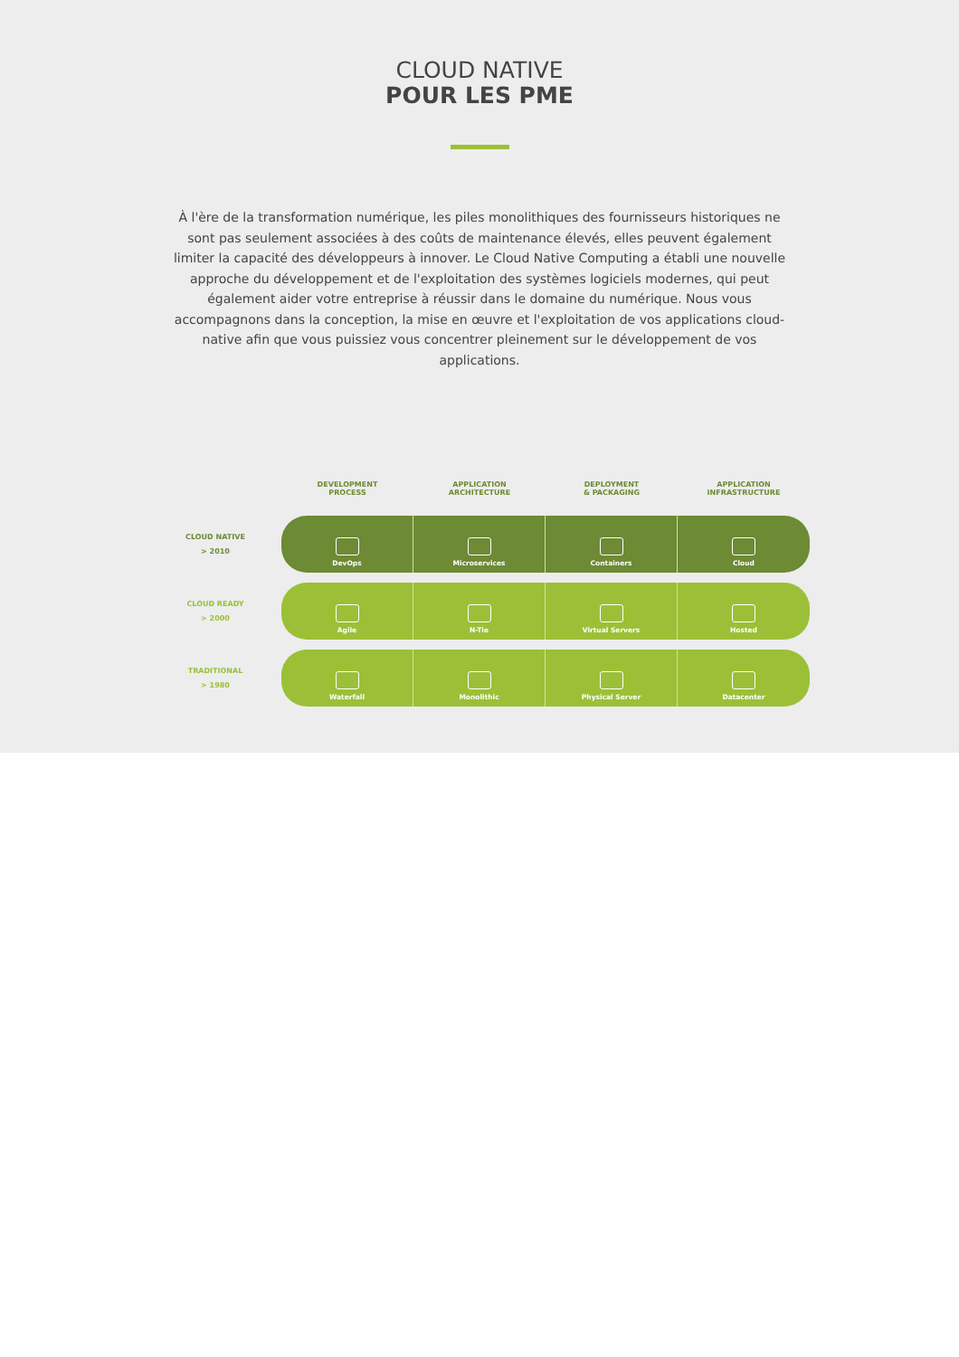CLOUD NATIVE
POUR LES PME
À l'ère de la transformation numérique, les piles monolithiques des fournisseurs historiques ne sont pas seulement associées à des coûts de maintenance élevés, elles peuvent également limiter la capacité des développeurs à innover. Le Cloud Native Computing a établi une nouvelle approche du développement et de l'exploitation des systèmes logiciels modernes, qui peut également aider votre entreprise à réussir dans le domaine du numérique. Nous vous accompagnons dans la conception, la mise en œuvre et l'exploitation de vos applications cloud-native afin que vous puissiez vous concentrer pleinement sur le développement de vos applications.
| | DEVELOPMENT PROCESS | APPLICATION ARCHITECTURE | DEPLOYMENT & PACKAGING | APPLICATION INFRASTRUCTURE |
| --- | --- | --- | --- | --- |
| CLOUD NATIVE > 2010 | DevOps | Microservices | Containers | Cloud |
| CLOUD READY > 2000 | Agile | N-Tie | Virtual Servers | Hosted |
| TRADITIONAL > 1980 | Waterfall | Monolithic | Physical Server | Datacenter |